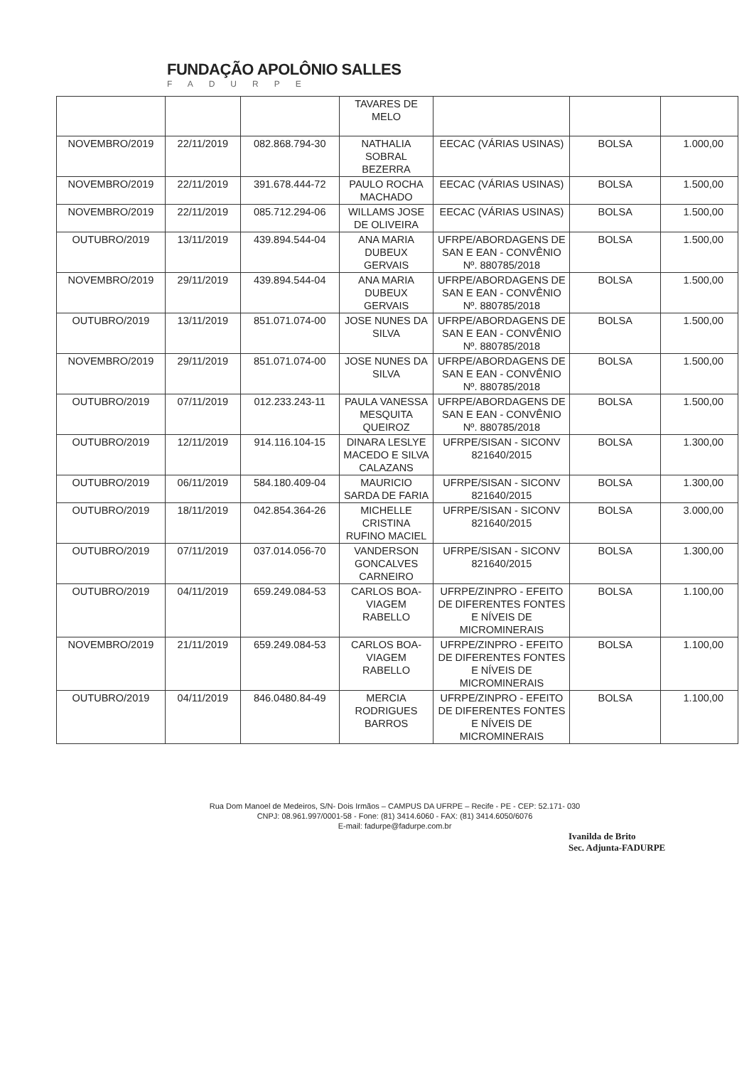FUNDAÇÃO APOLÔNIO SALLES
FADURPE
| | | | TAVARES DE MELO | | | |
| NOVEMBRO/2019 | 22/11/2019 | 082.868.794-30 | NATHALIA SOBRAL BEZERRA | EECAC (VÁRIAS USINAS) | BOLSA | 1.000,00 |
| NOVEMBRO/2019 | 22/11/2019 | 391.678.444-72 | PAULO ROCHA MACHADO | EECAC (VÁRIAS USINAS) | BOLSA | 1.500,00 |
| NOVEMBRO/2019 | 22/11/2019 | 085.712.294-06 | WILLAMS JOSE DE OLIVEIRA | EECAC (VÁRIAS USINAS) | BOLSA | 1.500,00 |
| OUTUBRO/2019 | 13/11/2019 | 439.894.544-04 | ANA MARIA DUBEUX GERVAIS | UFRPE/ABORDAGENS DE SAN E EAN - CONVÊNIO Nº. 880785/2018 | BOLSA | 1.500,00 |
| NOVEMBRO/2019 | 29/11/2019 | 439.894.544-04 | ANA MARIA DUBEUX GERVAIS | UFRPE/ABORDAGENS DE SAN E EAN - CONVÊNIO Nº. 880785/2018 | BOLSA | 1.500,00 |
| OUTUBRO/2019 | 13/11/2019 | 851.071.074-00 | JOSE NUNES DA SILVA | UFRPE/ABORDAGENS DE SAN E EAN - CONVÊNIO Nº. 880785/2018 | BOLSA | 1.500,00 |
| NOVEMBRO/2019 | 29/11/2019 | 851.071.074-00 | JOSE NUNES DA SILVA | UFRPE/ABORDAGENS DE SAN E EAN - CONVÊNIO Nº. 880785/2018 | BOLSA | 1.500,00 |
| OUTUBRO/2019 | 07/11/2019 | 012.233.243-11 | PAULA VANESSA MESQUITA QUEIROZ | UFRPE/ABORDAGENS DE SAN E EAN - CONVÊNIO Nº. 880785/2018 | BOLSA | 1.500,00 |
| OUTUBRO/2019 | 12/11/2019 | 914.116.104-15 | DINARA LESLYE MACEDO E SILVA CALAZANS | UFRPE/SISAN - SICONV 821640/2015 | BOLSA | 1.300,00 |
| OUTUBRO/2019 | 06/11/2019 | 584.180.409-04 | MAURICIO SARDA DE FARIA | UFRPE/SISAN - SICONV 821640/2015 | BOLSA | 1.300,00 |
| OUTUBRO/2019 | 18/11/2019 | 042.854.364-26 | MICHELLE CRISTINA RUFINO MACIEL | UFRPE/SISAN - SICONV 821640/2015 | BOLSA | 3.000,00 |
| OUTUBRO/2019 | 07/11/2019 | 037.014.056-70 | VANDERSON GONCALVES CARNEIRO | UFRPE/SISAN - SICONV 821640/2015 | BOLSA | 1.300,00 |
| OUTUBRO/2019 | 04/11/2019 | 659.249.084-53 | CARLOS BOA-VIAGEM RABELLO | UFRPE/ZINPRO - EFEITO DE DIFERENTES FONTES E NÍVEIS DE MICROMINERAIS | BOLSA | 1.100,00 |
| NOVEMBRO/2019 | 21/11/2019 | 659.249.084-53 | CARLOS BOA-VIAGEM RABELLO | UFRPE/ZINPRO - EFEITO DE DIFERENTES FONTES E NÍVEIS DE MICROMINERAIS | BOLSA | 1.100,00 |
| OUTUBRO/2019 | 04/11/2019 | 846.0480.84-49 | MERCIA RODRIGUES BARROS | UFRPE/ZINPRO - EFEITO DE DIFERENTES FONTES E NÍVEIS DE MICROMINERAIS | BOLSA | 1.100,00 |
Rua Dom Manoel de Medeiros, S/N- Dois Irmãos – CAMPUS DA UFRPE – Recife - PE - CEP: 52.171- 030
CNPJ: 08.961.997/0001-58 - Fone: (81) 3414.6060 - FAX: (81) 3414.6050/6076
E-mail: fadurpe@fadurpe.com.br
Ivanilda de Brito
Sec. Adjunta-FADURPE